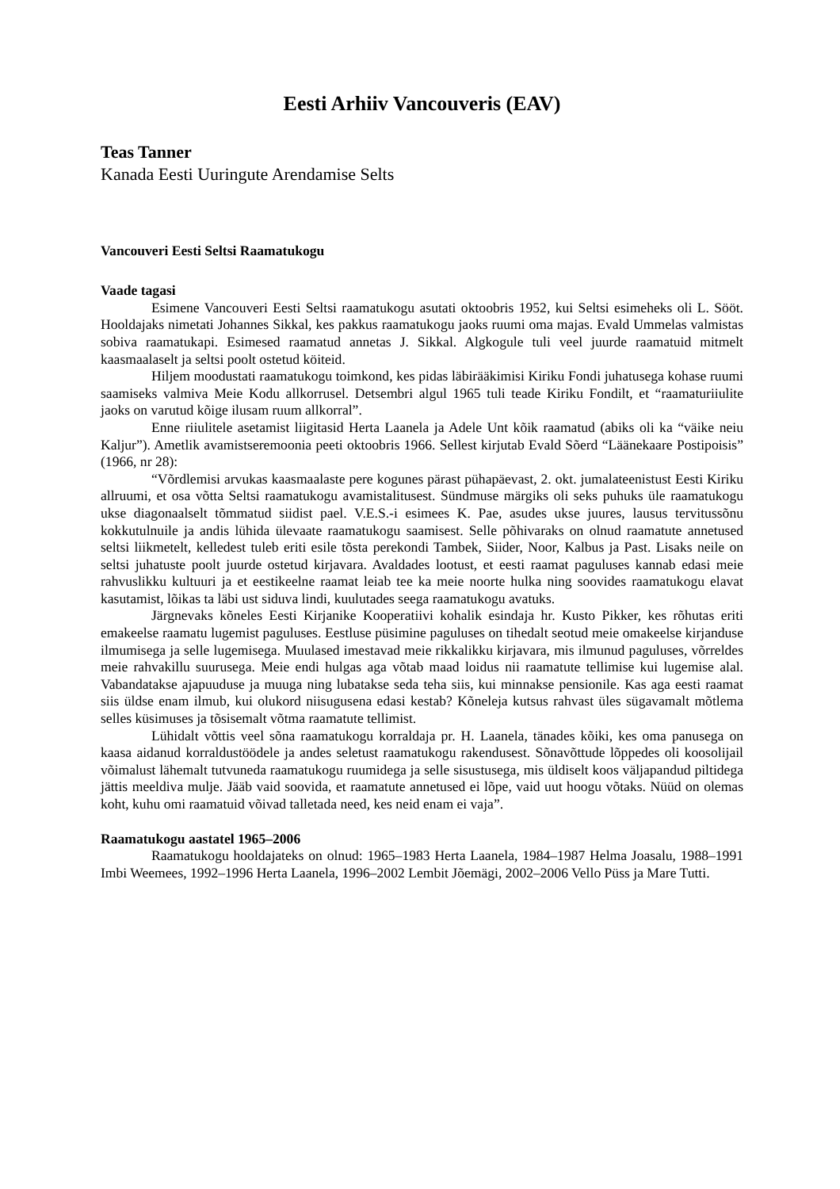Eesti Arhiiv Vancouveris (EAV)
Teas Tanner
Kanada Eesti Uuringute Arendamise Selts
Vancouveri Eesti Seltsi Raamatukogu
Vaade tagasi
Esimene Vancouveri Eesti Seltsi raamatukogu asutati oktoobris 1952, kui Seltsi esimeheks oli L. Sööt. Hooldajaks nimetati Johannes Sikkal, kes pakkus raamatukogu jaoks ruumi oma majas. Evald Ummelas valmistas sobiva raamatukapi. Esimesed raamatud annetas J. Sikkal. Algkogule tuli veel juurde raamatuid mitmelt kaasmaalaselt ja seltsi poolt ostetud köiteid.
Hiljem moodustati raamatukogu toimkond, kes pidas läbirääkimisi Kiriku Fondi juhatusega kohase ruumi saamiseks valmiva Meie Kodu allkorrusel. Detsembri algul 1965 tuli teade Kiriku Fondilt, et “raamaturiiulite jaoks on varutud kõige ilusam ruum allkorral”.
Enne riiulitele asetamist liigitasid Herta Laanela ja Adele Unt kõik raamatud (abiks oli ka “väike neiu Kaljur”). Ametlik avamistseremoonia peeti oktoobris 1966. Sellest kirjutab Evald Sõerd “Läänekaare Postipoisis” (1966, nr 28):
“Võrdlemisi arvukas kaasmaalaste pere kogunes pärast pühapäevast, 2. okt. jumalateenistust Eesti Kiriku allruumi, et osa võtta Seltsi raamatukogu avamistalitusest. Sündmuse märgiks oli seks puhuks üle raamatukogu ukse diagonaalselt tõmmatud siidist pael. V.E.S.-i esimees K. Pae, asudes ukse juures, lausus tervitussõnu kokkutulnuile ja andis lühida ülevaate raamatukogu saamisest. Selle põhivaraks on olnud raamatute annetused seltsi liikmetelt, kelledest tuleb eriti esile tõsta perekondi Tambek, Siider, Noor, Kalbus ja Past. Lisaks neile on seltsi juhatuste poolt juurde ostetud kirjavara. Avaldades lootust, et eesti raamat paguluses kannab edasi meie rahvuslikku kultuuri ja et eestikeelne raamat leiab tee ka meie noorte hulka ning soovides raamatukogu elavat kasutamist, lõikas ta läbi ust siduva lindi, kuulutades seega raamatukogu avatuks.
Järgnevaks kõneles Eesti Kirjanike Kooperatiivi kohalik esindaja hr. Kusto Pikker, kes rõhutas eriti emakeelse raamatu lugemist paguluses. Eestluse püsimine paguluses on tihedalt seotud meie omakeelse kirjanduse ilmumisega ja selle lugemisega. Muulased imestavad meie rikkalikku kirjavara, mis ilmunud paguluses, võrreldes meie rahvakillu suurusega. Meie endi hulgas aga võtab maad loidus nii raamatute tellimise kui lugemise alal. Vabandatakse ajapuuduse ja muuga ning lubatakse seda teha siis, kui minnakse pensionile. Kas aga eesti raamat siis üldse enam ilmub, kui olukord niisugusena edasi kestab? Kõneleja kutsus rahvast üles sügavamalt mõtlema selles küsimuses ja tõsisemalt võtma raamatute tellimist.
Lühidalt võttis veel sõna raamatukogu korraldaja pr. H. Laanela, tänades kõiki, kes oma panusega on kaasa aidanud korraldustöödele ja andes seletust raamatukogu rakendusest. Sõnavõttude lõppedes oli koosolijail võimalust lähemalt tutvuneda raamatukogu ruumidega ja selle sisustusega, mis üldiselt koos väljapandud piltidega jättis meeldiva mulje. Jääb vaid soovida, et raamatute annetused ei lõpe, vaid uut hoogu võtaks. Nüüd on olemas koht, kuhu omi raamatuid võivad talletada need, kes neid enam ei vaja”.
Raamatukogu aastatel 1965–2006
Raamatukogu hooldajateks on olnud: 1965–1983 Herta Laanela, 1984–1987 Helma Joasalu, 1988–1991 Imbi Weemees, 1992–1996 Herta Laanela, 1996–2002 Lembit Jõemägi, 2002–2006 Vello Püss ja Mare Tutti.